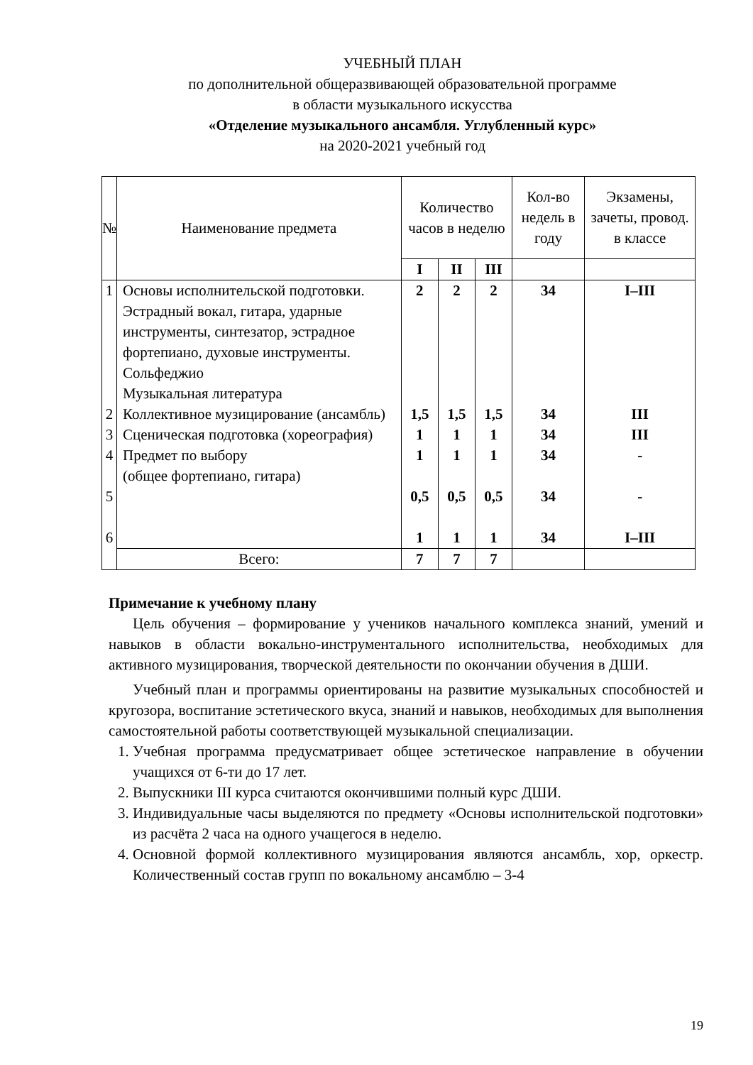УЧЕБНЫЙ ПЛАН
по дополнительной общеразвивающей образовательной программе
в области музыкального искусства
«Отделение музыкального ансамбля. Углубленный курс»
на 2020-2021 учебный год
| № | Наименование предмета | Количество часов в неделю | | | Кол-во недель в году | Экзамены, зачеты, провод. в классе |
| --- | --- | --- | --- | --- | --- | --- |
| | | I | II | III | | |
| 1 2 3 4 5 6 | Основы исполнительской подготовки. Эстрадный вокал, гитара, ударные инструменты, синтезатор, эстрадное фортепиано, духовые инструменты. Сольфеджио Музыкальная литература Коллективное музицирование (ансамбль) Сценическая подготовка (хореография) Предмет по выбору (общее фортепиано, гитара) | 2 1,5 1 1 0,5 1 | 2 1,5 1 1 0,5 1 | 2 1,5 1 1 0,5 1 | 34 34 34 34 34 34 | I–III III III - - I–III |
| | Всего: | 7 | 7 | 7 | | |
Примечание к учебному плану
Цель обучения – формирование у учеников начального комплекса знаний, умений и навыков в области вокально-инструментального исполнительства, необходимых для активного музицирования, творческой деятельности по окончании обучения в ДШИ.
Учебный план и программы ориентированы на развитие музыкальных способностей и кругозора, воспитание эстетического вкуса, знаний и навыков, необходимых для выполнения самостоятельной работы соответствующей музыкальной специализации.
1. Учебная программа предусматривает общее эстетическое направление в обучении учащихся от 6-ти до 17 лет.
2. Выпускники III курса считаются окончившими полный курс ДШИ.
3. Индивидуальные часы выделяются по предмету «Основы исполнительской подготовки» из расчёта 2 часа на одного учащегося в неделю.
4. Основной формой коллективного музицирования являются ансамбль, хор, оркестр. Количественный состав групп по вокальному ансамблю – 3-4
19